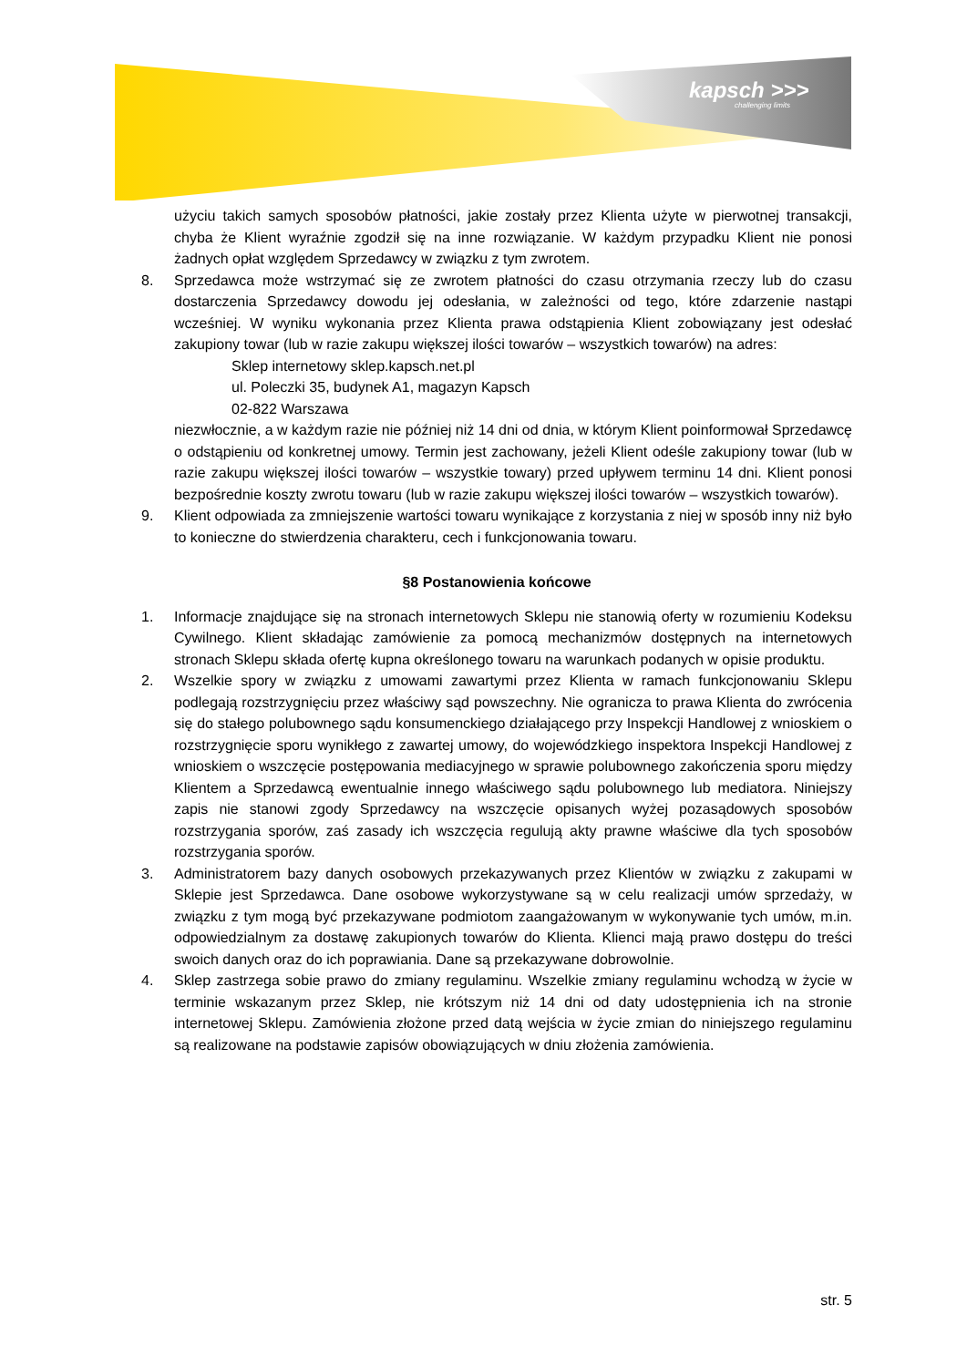kapsch >>>
challenging limits
użyciu takich samych sposobów płatności, jakie zostały przez Klienta użyte w pierwotnej transakcji, chyba że Klient wyraźnie zgodził się na inne rozwiązanie. W każdym przypadku Klient nie ponosi żadnych opłat względem Sprzedawcy w związku z tym zwrotem.
8. Sprzedawca może wstrzymać się ze zwrotem płatności do czasu otrzymania rzeczy lub do czasu dostarczenia Sprzedawcy dowodu jej odesłania, w zależności od tego, które zdarzenie nastąpi wcześniej. W wyniku wykonania przez Klienta prawa odstąpienia Klient zobowiązany jest odesłać zakupiony towar (lub w razie zakupu większej ilości towarów – wszystkich towarów) na adres:
Sklep internetowy sklep.kapsch.net.pl
ul. Poleczki 35, budynek A1, magazyn Kapsch
02-822 Warszawa
niezwłocznie, a w każdym razie nie później niż 14 dni od dnia, w którym Klient poinformował Sprzedawcę o odstąpieniu od konkretnej umowy. Termin jest zachowany, jeżeli Klient odeśle zakupiony towar (lub w razie zakupu większej ilości towarów – wszystkie towary) przed upływem terminu 14 dni. Klient ponosi bezpośrednie koszty zwrotu towaru (lub w razie zakupu większej ilości towarów – wszystkich towarów).
9. Klient odpowiada za zmniejszenie wartości towaru wynikające z korzystania z niej w sposób inny niż było to konieczne do stwierdzenia charakteru, cech i funkcjonowania towaru.
§8 Postanowienia końcowe
1. Informacje znajdujące się na stronach internetowych Sklepu nie stanowią oferty w rozumieniu Kodeksu Cywilnego. Klient składając zamówienie za pomocą mechanizmów dostępnych na internetowych stronach Sklepu składa ofertę kupna określonego towaru na warunkach podanych w opisie produktu.
2. Wszelkie spory w związku z umowami zawartymi przez Klienta w ramach funkcjonowaniu Sklepu podlegają rozstrzygnięciu przez właściwy sąd powszechny. Nie ogranicza to prawa Klienta do zwrócenia się do stałego polubownego sądu konsumenckiego działającego przy Inspekcji Handlowej z wnioskiem o rozstrzygnięcie sporu wynikłego z zawartej umowy, do wojewódzkiego inspektora Inspekcji Handlowej z wnioskiem o wszczęcie postępowania mediacyjnego w sprawie polubownego zakończenia sporu między Klientem a Sprzedawcą ewentualnie innego właściwego sądu polubownego lub mediatora. Niniejszy zapis nie stanowi zgody Sprzedawcy na wszczęcie opisanych wyżej pozasądowych sposobów rozstrzygania sporów, zaś zasady ich wszczęcia regulują akty prawne właściwe dla tych sposobów rozstrzygania sporów.
3. Administratorem bazy danych osobowych przekazywanych przez Klientów w związku z zakupami w Sklepie jest Sprzedawca. Dane osobowe wykorzystywane są w celu realizacji umów sprzedaży, w związku z tym mogą być przekazywane podmiotom zaangażowanym w wykonywanie tych umów, m.in. odpowiedzialnym za dostawę zakupionych towarów do Klienta. Klienci mają prawo dostępu do treści swoich danych oraz do ich poprawiania. Dane są przekazywane dobrowolnie.
4. Sklep zastrzega sobie prawo do zmiany regulaminu. Wszelkie zmiany regulaminu wchodzą w życie w terminie wskazanym przez Sklep, nie krótszym niż 14 dni od daty udostępnienia ich na stronie internetowej Sklepu. Zamówienia złożone przed datą wejścia w życie zmian do niniejszego regulaminu są realizowane na podstawie zapisów obowiązujących w dniu złożenia zamówienia.
str. 5